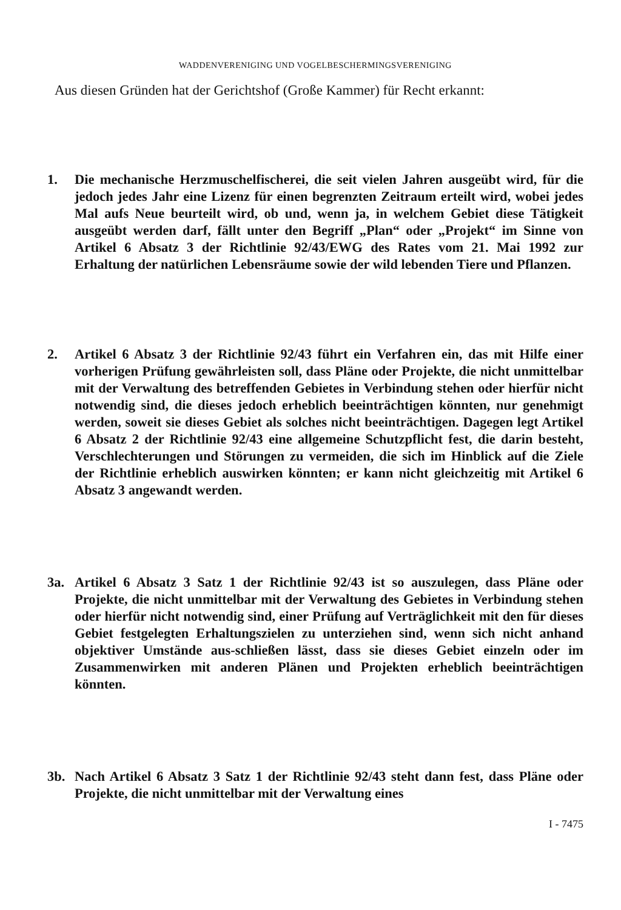WADDENVERENIGING UND VOGELBESCHERMINGSVERENIGING
Aus diesen Gründen hat der Gerichtshof (Große Kammer) für Recht erkannt:
1. Die mechanische Herzmuschelfischerei, die seit vielen Jahren ausgeübt wird, für die jedoch jedes Jahr eine Lizenz für einen begrenzten Zeitraum erteilt wird, wobei jedes Mal aufs Neue beurteilt wird, ob und, wenn ja, in welchem Gebiet diese Tätigkeit ausgeübt werden darf, fällt unter den Begriff „Plan“ oder „Projekt“ im Sinne von Artikel 6 Absatz 3 der Richtlinie 92/43/EWG des Rates vom 21. Mai 1992 zur Erhaltung der natürlichen Lebensräume sowie der wild lebenden Tiere und Pflanzen.
2. Artikel 6 Absatz 3 der Richtlinie 92/43 führt ein Verfahren ein, das mit Hilfe einer vorherigen Prüfung gewährleisten soll, dass Pläne oder Projekte, die nicht unmittelbar mit der Verwaltung des betreffenden Gebietes in Verbindung stehen oder hierfür nicht notwendig sind, die dieses jedoch erheblich beeinträchtigen könnten, nur genehmigt werden, soweit sie dieses Gebiet als solches nicht beeinträchtigen. Dagegen legt Artikel 6 Absatz 2 der Richtlinie 92/43 eine allgemeine Schutzpflicht fest, die darin besteht, Verschlechterungen und Störungen zu vermeiden, die sich im Hinblick auf die Ziele der Richtlinie erheblich auswirken könnten; er kann nicht gleichzeitig mit Artikel 6 Absatz 3 angewandt werden.
3a. Artikel 6 Absatz 3 Satz 1 der Richtlinie 92/43 ist so auszulegen, dass Pläne oder Projekte, die nicht unmittelbar mit der Verwaltung des Gebietes in Verbindung stehen oder hierfür nicht notwendig sind, einer Prüfung auf Verträglichkeit mit den für dieses Gebiet festgelegten Erhaltungszielen zu unterziehen sind, wenn sich nicht anhand objektiver Umstände aus-schließen lässt, dass sie dieses Gebiet einzeln oder im Zusammenwirken mit anderen Plänen und Projekten erheblich beeinträchtigen könnten.
3b. Nach Artikel 6 Absatz 3 Satz 1 der Richtlinie 92/43 steht dann fest, dass Pläne oder Projekte, die nicht unmittelbar mit der Verwaltung eines
I - 7475